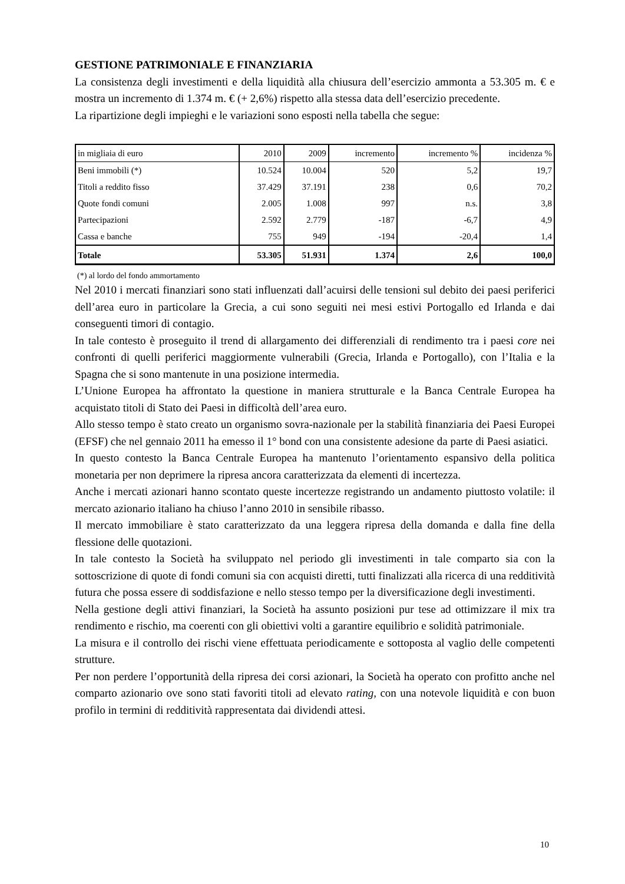GESTIONE PATRIMONIALE E FINANZIARIA
La consistenza degli investimenti e della liquidità alla chiusura dell’esercizio ammonta a 53.305 m. € e mostra un incremento di 1.374 m. € (+ 2,6%) rispetto alla stessa data dell’esercizio precedente.
La ripartizione degli impieghi e le variazioni sono esposti nella tabella che segue:
| in migliaia di euro | 2010 | 2009 | incremento | incremento % | incidenza % |
| --- | --- | --- | --- | --- | --- |
| Beni immobili (*) | 10.524 | 10.004 | 520 | 5,2 | 19,7 |
| Titoli a reddito fisso | 37.429 | 37.191 | 238 | 0,6 | 70,2 |
| Quote fondi comuni | 2.005 | 1.008 | 997 | n.s. | 3,8 |
| Partecipazioni | 2.592 | 2.779 | -187 | -6,7 | 4,9 |
| Cassa e banche | 755 | 949 | -194 | -20,4 | 1,4 |
| Totale | 53.305 | 51.931 | 1.374 | 2,6 | 100,0 |
(*) al lordo del fondo ammortamento
Nel 2010 i mercati finanziari sono stati influenzati dall’acuirsi delle tensioni sul debito dei paesi periferici dell’area euro in particolare la Grecia, a cui sono seguiti nei mesi estivi Portogallo ed Irlanda e dai conseguenti timori di contagio.
In tale contesto è proseguito il trend di allargamento dei differenziali di rendimento tra i paesi core nei confronti di quelli periferici maggiormente vulnerabili (Grecia, Irlanda e Portogallo), con l’Italia e la Spagna che si sono mantenute in una posizione intermedia.
L’Unione Europea ha affrontato la questione in maniera strutturale e la Banca Centrale Europea ha acquistato titoli di Stato dei Paesi in difficoltà dell’area euro.
Allo stesso tempo è stato creato un organismo sovra-nazionale per la stabilità finanziaria dei Paesi Europei (EFSF) che nel gennaio 2011 ha emesso il 1° bond con una consistente adesione da parte di Paesi asiatici.
In questo contesto la Banca Centrale Europea ha mantenuto l’orientamento espansivo della politica monetaria per non deprimere la ripresa ancora caratterizzata da elementi di incertezza.
Anche i mercati azionari hanno scontato queste incertezze registrando un andamento piuttosto volatile: il mercato azionario italiano ha chiuso l’anno 2010 in sensibile ribasso.
Il mercato immobiliare è stato caratterizzato da una leggera ripresa della domanda e dalla fine della flessione delle quotazioni.
In tale contesto la Società ha sviluppato nel periodo gli investimenti in tale comparto sia con la sottoscrizione di quote di fondi comuni sia con acquisti diretti, tutti finalizzati alla ricerca di una redditività futura che possa essere di soddisfazione e nello stesso tempo per la diversificazione degli investimenti.
Nella gestione degli attivi finanziari, la Società ha assunto posizioni pur tese ad ottimizzare il mix tra rendimento e rischio, ma coerenti con gli obiettivi volti a garantire equilibrio e solidità patrimoniale.
La misura e il controllo dei rischi viene effettuata periodicamente e sottoposta al vaglio delle competenti strutture.
Per non perdere l’opportunità della ripresa dei corsi azionari, la Società ha operato con profitto anche nel comparto azionario ove sono stati favoriti titoli ad elevato rating, con una notevole liquidità e con buon profilo in termini di redditività rappresentata dai dividendi attesi.
10